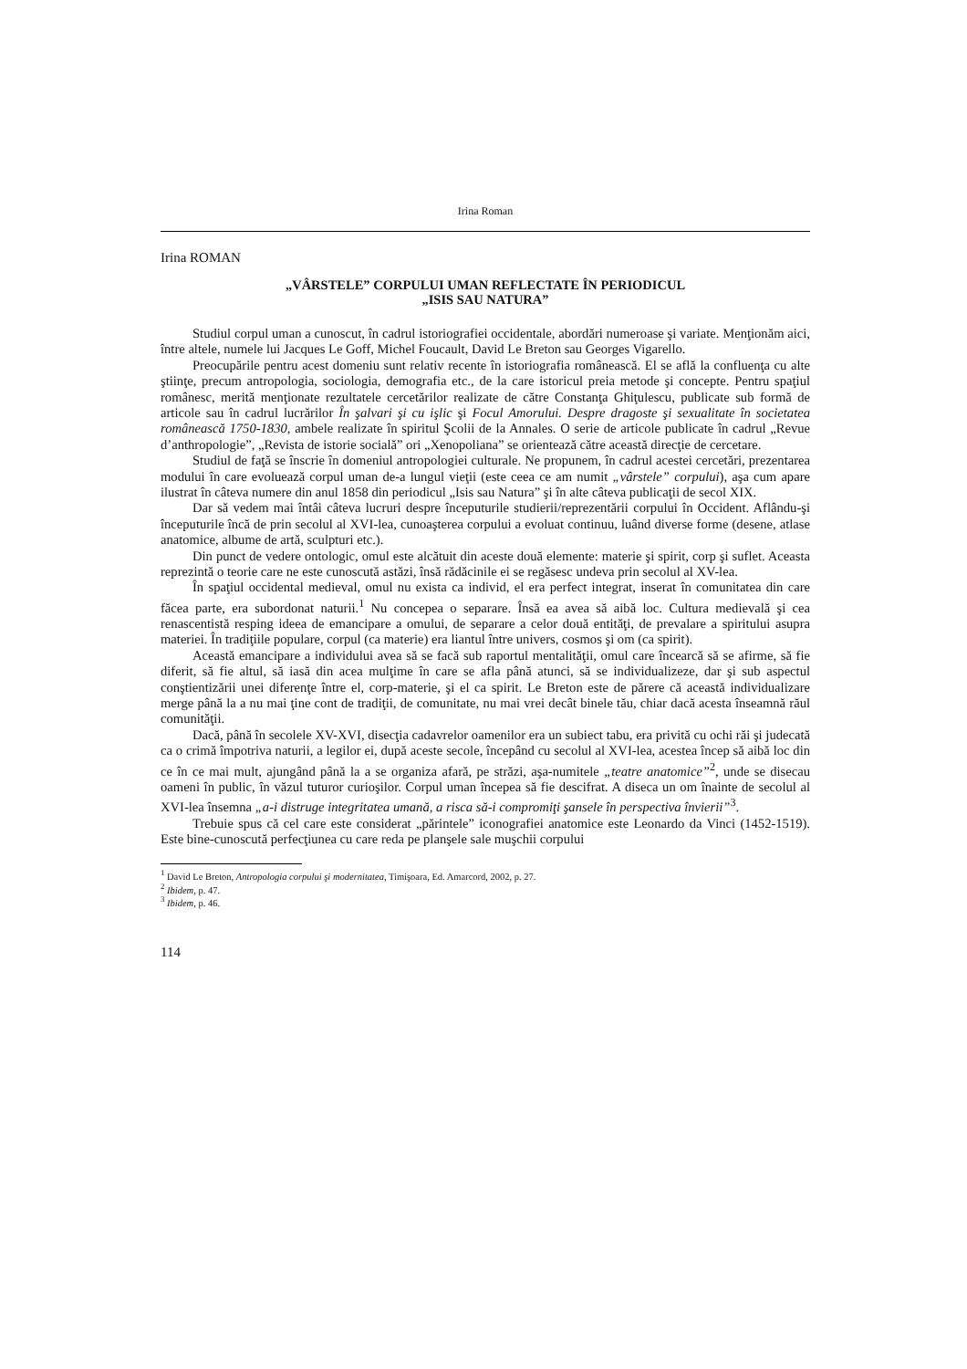Irina Roman
Irina ROMAN
„VÂRSTELE” CORPULUI UMAN REFLECTATE ÎN PERIODICUL
„ISIS SAU NATURA”
Studiul corpul uman a cunoscut, în cadrul istoriografiei occidentale, abordări numeroase şi variate. Menţionăm aici, între altele, numele lui Jacques Le Goff, Michel Foucault, David Le Breton sau Georges Vigarello.
Preocupările pentru acest domeniu sunt relativ recente în istoriografia românească. El se află la confluenţa cu alte ştiinţe, precum antropologia, sociologia, demografia etc., de la care istoricul preia metode şi concepte. Pentru spaţiul românesc, merită menţionate rezultatele cercetărilor realizate de către Constanţa Ghiţulescu, publicate sub formă de articole sau în cadrul lucrărilor În şalvari şi cu işlic şi Focul Amorului. Despre dragoste şi sexualitate în societatea românească 1750-1830, ambele realizate în spiritul Şcolii de la Annales. O serie de articole publicate în cadrul „Revue d’anthropologie”, „Revista de istorie socială” ori „Xenopoliana” se orientează către această direcţie de cercetare.
Studiul de faţă se înscrie în domeniul antropologiei culturale. Ne propunem, în cadrul acestei cercetări, prezentarea modului în care evoluează corpul uman de-a lungul vieţii (este ceea ce am numit „vârstele” corpului), aşa cum apare ilustrat în câteva numere din anul 1858 din periodicul „Isis sau Natura” şi în alte câteva publicaţii de secol XIX.
Dar să vedem mai întâi câteva lucruri despre începuturile studierii/reprezentării corpului în Occident. Aflându-şi începuturile încă de prin secolul al XVI-lea, cunoaşterea corpului a evoluat continuu, luând diverse forme (desene, atlase anatomice, albume de artă, sculpturi etc.).
Din punct de vedere ontologic, omul este alcătuit din aceste două elemente: materie şi spirit, corp şi suflet. Aceasta reprezintă o teorie care ne este cunoscută astăzi, însă rădăcinile ei se regăsesc undeva prin secolul al XV-lea.
În spaţiul occidental medieval, omul nu exista ca individ, el era perfect integrat, inserat în comunitatea din care făcea parte, era subordonat naturii.<sup>1</sup> Nu concepea o separare. Însă ea avea să aibă loc. Cultura medievală şi cea renascentistă resping ideea de emancipare a omului, de separare a celor două entităţi, de prevalare a spiritului asupra materiei. În tradiţiile populare, corpul (ca materie) era liantul între univers, cosmos şi om (ca spirit).
Această emancipare a individului avea să se facă sub raportul mentalităţii, omul care încearcă să se afirme, să fie diferit, să fie altul, să iasă din acea mulţime în care se afla până atunci, să se individualizeze, dar şi sub aspectul conştientizării unei diferenţe între el, corp-materie, şi el ca spirit. Le Breton este de părere că această individualizare merge până la a nu mai ţine cont de tradiţii, de comunitate, nu mai vrei decât binele tău, chiar dacă acesta înseamnă răul comunităţii.
Dacă, până în secolele XV-XVI, disecţia cadavrelor oamenilor era un subiect tabu, era privită cu ochi răi şi judecată ca o crimă împotriva naturii, a legilor ei, după aceste secole, începând cu secolul al XVI-lea, acestea încep să aibă loc din ce în ce mai mult, ajungând până la a se organiza afară, pe străzi, aşa-numitele „teatre anatomice”<sup>2</sup>, unde se disecau oameni în public, în văzul tuturor curioşilor. Corpul uman începea să fie descifrat. A diseca un om înainte de secolul al XVI-lea însemna „a-i distruge integritatea umană, a risca să-i compromiţi şansele în perspectiva învierii”<sup>3</sup>.
Trebuie spus că cel care este considerat „părintele” iconografiei anatomice este Leonardo da Vinci (1452-1519). Este bine-cunoscută perfecţiunea cu care reda pe planşele sale muşchii corpului
<sup>1</sup> David Le Breton, Antropologia corpului şi modernitatea, Timişoara, Ed. Amarcord, 2002, p. 27.
<sup>2</sup> Ibidem, p. 47.
<sup>3</sup> Ibidem, p. 46.
114